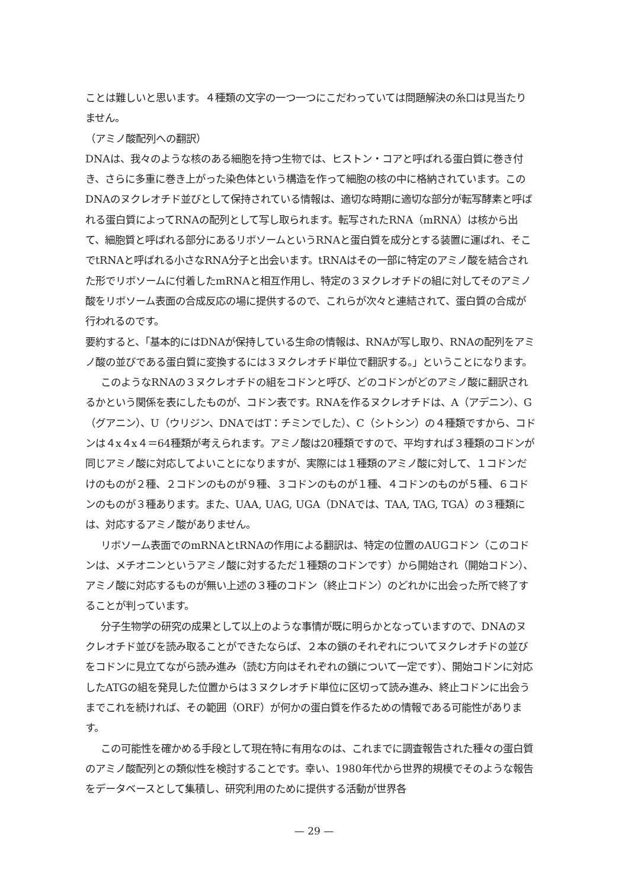ことは難しいと思います。４種類の文字の一つ一つにこだわっていては問題解決の糸口は見当たりません。
（アミノ酸配列への翻訳）
DNAは、我々のような核のある細胞を持つ生物では、ヒストン・コアと呼ばれる蛋白質に巻き付き、さらに多重に巻き上がった染色体という構造を作って細胞の核の中に格納されています。このDNAのヌクレオチド並びとして保持されている情報は、適切な時期に適切な部分が転写酵素と呼ばれる蛋白質によってRNAの配列として写し取られます。転写されたRNA（mRNA）は核から出て、細胞質と呼ばれる部分にあるリボソームというRNAと蛋白質を成分とする装置に運ばれ、そこでtRNAと呼ばれる小さなRNA分子と出会います。tRNAはその一部に特定のアミノ酸を結合された形でリボソームに付着したmRNAと相互作用し、特定の３ヌクレオチドの組に対してそのアミノ酸をリボソーム表面の合成反応の場に提供するので、これらが次々と連結されて、蛋白質の合成が行われるのです。
要約すると、「基本的にはDNAが保持している生命の情報は、RNAが写し取り、RNAの配列をアミノ酸の並びである蛋白質に変換するには３ヌクレオチド単位で翻訳する。」ということになります。
このようなRNAの３ヌクレオチドの組をコドンと呼び、どのコドンがどのアミノ酸に翻訳されるかという関係を表にしたものが、コドン表です。RNAを作るヌクレオチドは、A（アデニン）、G（グアニン）、U（ウリジン、DNAではT：チミンでした）、C（シトシン）の４種類ですから、コドンは４x４x４＝64種類が考えられます。アミノ酸は20種類ですので、平均すれば３種類のコドンが同じアミノ酸に対応してよいことになりますが、実際には１種類のアミノ酸に対して、１コドンだけのものが２種、２コドンのものが９種、３コドンのものが１種、４コドンのものが５種、６コドンのものが３種あります。また、UAA, UAG, UGA（DNAでは、TAA, TAG, TGA）の３種類には、対応するアミノ酸がありません。
リボソーム表面でのmRNAとtRNAの作用による翻訳は、特定の位置のAUGコドン（このコドンは、メチオニンというアミノ酸に対するただ１種類のコドンです）から開始され（開始コドン）、アミノ酸に対応するものが無い上述の３種のコドン（終止コドン）のどれかに出会った所で終了することが判っています。
分子生物学の研究の成果として以上のような事情が既に明らかとなっていますので、DNAのヌクレオチド並びを読み取ることができたならば、２本の鎖のそれぞれについてヌクレオチドの並びをコドンに見立てながら読み進み（読む方向はそれぞれの鎖について一定です）、開始コドンに対応したATGの組を発見した位置からは３ヌクレオチド単位に区切って読み進み、終止コドンに出会うまでこれを続ければ、その範囲（ORF）が何かの蛋白質を作るための情報である可能性があります。
この可能性を確かめる手段として現在特に有用なのは、これまでに調査報告された種々の蛋白質のアミノ酸配列との類似性を検討することです。幸い、1980年代から世界的規模でそのような報告をデータベースとして集積し、研究利用のために提供する活動が世界各
— 29 —